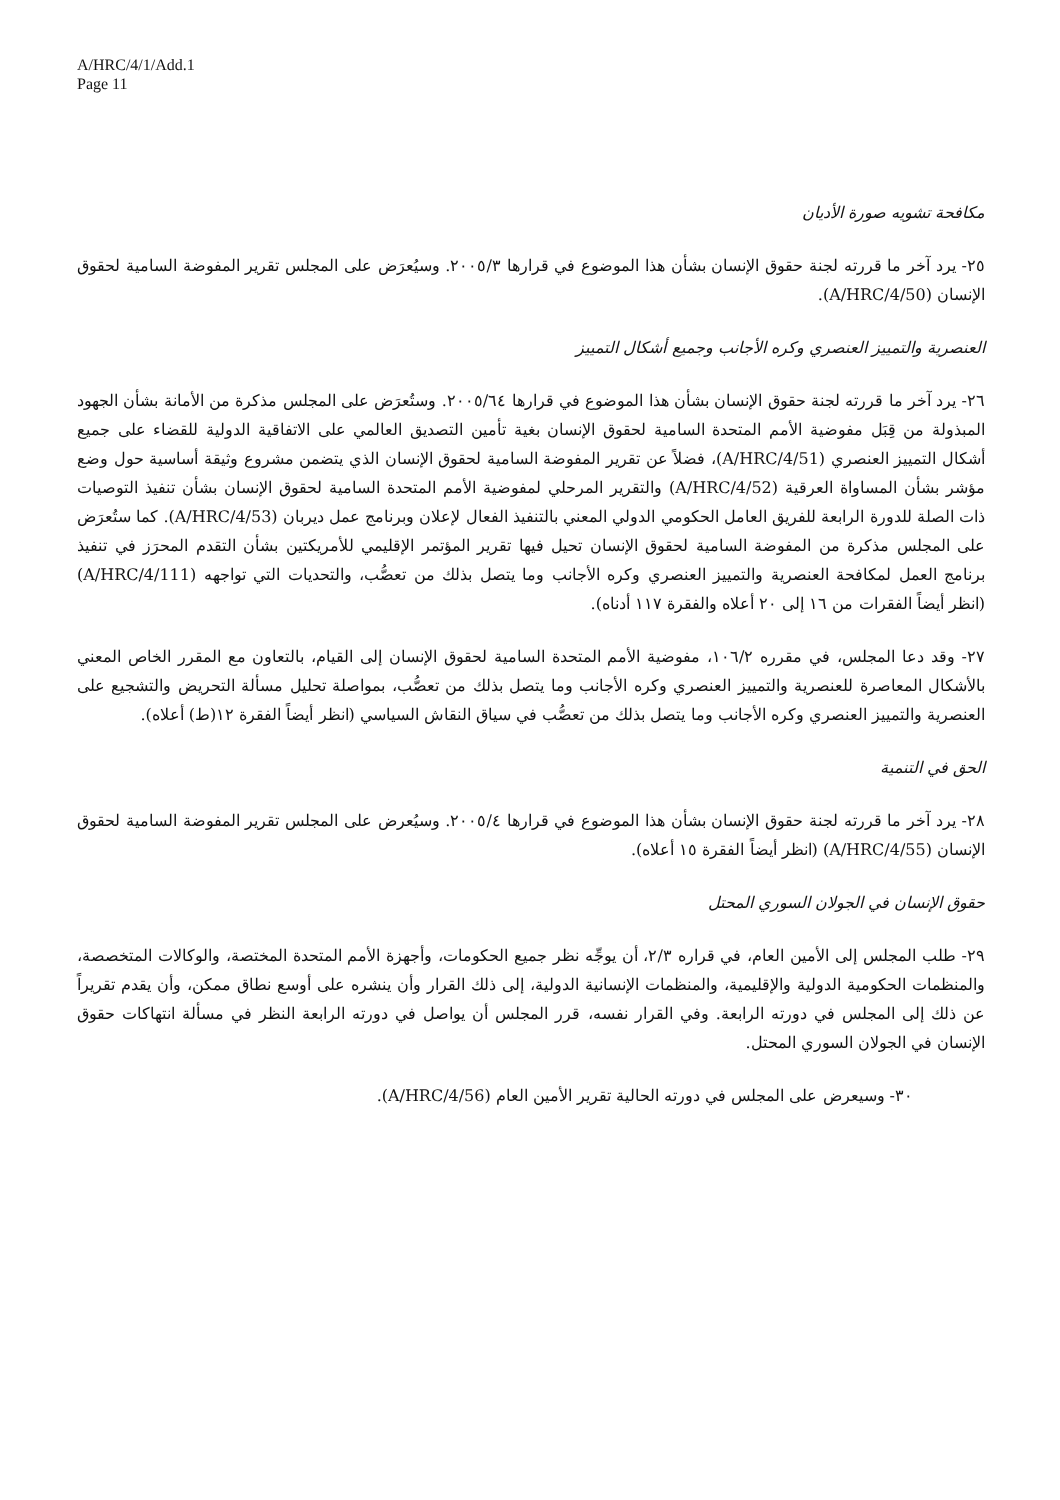A/HRC/4/1/Add.1
Page 11
مكافحة تشويه صورة الأديان
٢٥- يرد آخر ما قررته لجنة حقوق الإنسان بشأن هذا الموضوع في قرارها ٢٠٠٥/٣. وسيُعرَض على المجلس تقرير المفوضة السامية لحقوق الإنسان (A/HRC/4/50).
العنصرية والتمييز العنصري وكره الأجانب وجميع أشكال التمييز
٢٦- يرد آخر ما قررته لجنة حقوق الإنسان بشأن هذا الموضوع في قرارها ٢٠٠٥/٦٤. وستُعرَض على المجلس مذكرة من الأمانة بشأن الجهود المبذولة من قِبَل مفوضية الأمم المتحدة السامية لحقوق الإنسان بغية تأمين التصديق العالمي على الاتفاقية الدولية للقضاء على جميع أشكال التمييز العنصري (A/HRC/4/51)، فضلاً عن تقرير المفوضة السامية لحقوق الإنسان الذي يتضمن مشروع وثيقة أساسية حول وضع مؤشر بشأن المساواة العرقية (A/HRC/4/52) والتقرير المرحلي لمفوضية الأمم المتحدة السامية لحقوق الإنسان بشأن تنفيذ التوصيات ذات الصلة للدورة الرابعة للفريق العامل الحكومي الدولي المعني بالتنفيذ الفعال لإعلان وبرنامج عمل ديربان (A/HRC/4/53). كما ستُعرَض على المجلس مذكرة من المفوضة السامية لحقوق الإنسان تحيل فيها تقرير المؤتمر الإقليمي للأمريكتين بشأن التقدم المحرَز في تنفيذ برنامج العمل لمكافحة العنصرية والتمييز العنصري وكره الأجانب وما يتصل بذلك من تعصُّب، والتحديات التي تواجهه (A/HRC/4/111) (انظر أيضاً الفقرات من ١٦ إلى ٢٠ أعلاه والفقرة ١١٧ أدناه).
٢٧- وقد دعا المجلس، في مقرره ١٠٦/٢، مفوضية الأمم المتحدة السامية لحقوق الإنسان إلى القيام، بالتعاون مع المقرر الخاص المعني بالأشكال المعاصرة للعنصرية والتمييز العنصري وكره الأجانب وما يتصل بذلك من تعصُّب، بمواصلة تحليل مسألة التحريض والتشجيع على العنصرية والتمييز العنصري وكره الأجانب وما يتصل بذلك من تعصُّب في سياق النقاش السياسي (انظر أيضاً الفقرة ١٢(ط) أعلاه).
الحق في التنمية
٢٨- يرد آخر ما قررته لجنة حقوق الإنسان بشأن هذا الموضوع في قرارها ٢٠٠٥/٤. وسيُعرض على المجلس تقرير المفوضة السامية لحقوق الإنسان (A/HRC/4/55) (انظر أيضاً الفقرة ١٥ أعلاه).
حقوق الإنسان في الجولان السوري المحتل
٢٩- طلب المجلس إلى الأمين العام، في قراره ٢/٣، أن يوجِّه نظر جميع الحكومات، وأجهزة الأمم المتحدة المختصة، والوكالات المتخصصة، والمنظمات الحكومية الدولية والإقليمية، والمنظمات الإنسانية الدولية، إلى ذلك القرار وأن ينشره على أوسع نطاق ممكن، وأن يقدم تقريراً عن ذلك إلى المجلس في دورته الرابعة. وفي القرار نفسه، قرر المجلس أن يواصل في دورته الرابعة النظر في مسألة انتهاكات حقوق الإنسان في الجولان السوري المحتل.
٣٠- وسيعرض على المجلس في دورته الحالية تقرير الأمين العام (A/HRC/4/56).